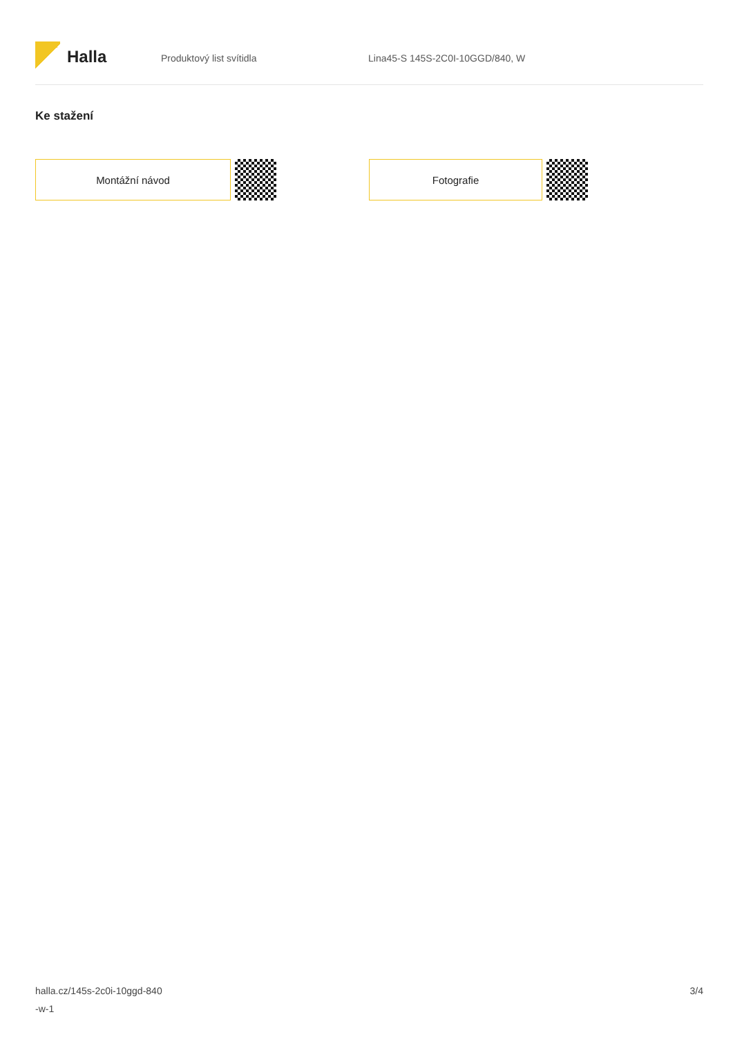Halla
Produktový list svítidla Lina45-S 145S-2C0I-10GGD/840, W
Ke stažení
Montážní návod Fotografie
halla.cz/145s-2c0i-10ggd-840
-w-1
3/4